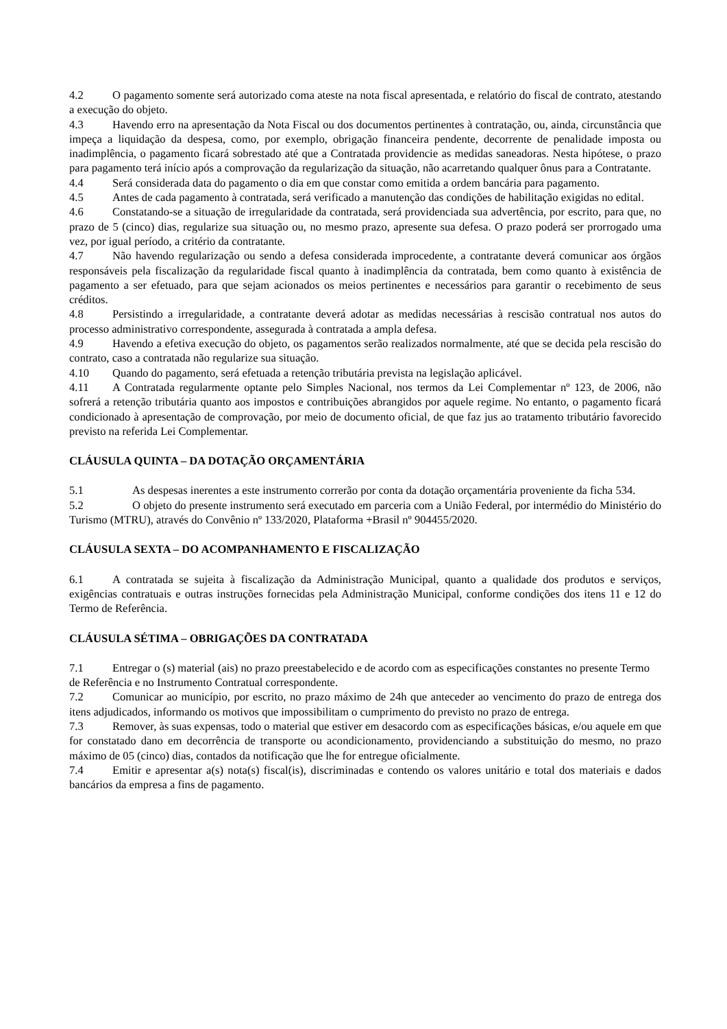4.2 O pagamento somente será autorizado coma ateste na nota fiscal apresentada, e relatório do fiscal de contrato, atestando a execução do objeto.
4.3 Havendo erro na apresentação da Nota Fiscal ou dos documentos pertinentes à contratação, ou, ainda, circunstância que impeça a liquidação da despesa, como, por exemplo, obrigação financeira pendente, decorrente de penalidade imposta ou inadimplência, o pagamento ficará sobrestado até que a Contratada providencie as medidas saneadoras. Nesta hipótese, o prazo para pagamento terá início após a comprovação da regularização da situação, não acarretando qualquer ônus para a Contratante.
4.4 Será considerada data do pagamento o dia em que constar como emitida a ordem bancária para pagamento.
4.5 Antes de cada pagamento à contratada, será verificado a manutenção das condições de habilitação exigidas no edital.
4.6 Constatando-se a situação de irregularidade da contratada, será providenciada sua advertência, por escrito, para que, no prazo de 5 (cinco) dias, regularize sua situação ou, no mesmo prazo, apresente sua defesa. O prazo poderá ser prorrogado uma vez, por igual período, a critério da contratante.
4.7 Não havendo regularização ou sendo a defesa considerada improcedente, a contratante deverá comunicar aos órgãos responsáveis pela fiscalização da regularidade fiscal quanto à inadimplência da contratada, bem como quanto à existência de pagamento a ser efetuado, para que sejam acionados os meios pertinentes e necessários para garantir o recebimento de seus créditos.
4.8 Persistindo a irregularidade, a contratante deverá adotar as medidas necessárias à rescisão contratual nos autos do processo administrativo correspondente, assegurada à contratada a ampla defesa.
4.9 Havendo a efetiva execução do objeto, os pagamentos serão realizados normalmente, até que se decida pela rescisão do contrato, caso a contratada não regularize sua situação.
4.10 Quando do pagamento, será efetuada a retenção tributária prevista na legislação aplicável.
4.11 A Contratada regularmente optante pelo Simples Nacional, nos termos da Lei Complementar nº 123, de 2006, não sofrerá a retenção tributária quanto aos impostos e contribuições abrangidos por aquele regime. No entanto, o pagamento ficará condicionado à apresentação de comprovação, por meio de documento oficial, de que faz jus ao tratamento tributário favorecido previsto na referida Lei Complementar.
CLÁUSULA QUINTA – DA DOTAÇÃO ORÇAMENTÁRIA
5.1 As despesas inerentes a este instrumento correrão por conta da dotação orçamentária proveniente da ficha 534.
5.2 O objeto do presente instrumento será executado em parceria com a União Federal, por intermédio do Ministério do Turismo (MTRU), através do Convênio nº 133/2020, Plataforma +Brasil nº 904455/2020.
CLÁUSULA SEXTA – DO ACOMPANHAMENTO E FISCALIZAÇÃO
6.1 A contratada se sujeita à fiscalização da Administração Municipal, quanto a qualidade dos produtos e serviços, exigências contratuais e outras instruções fornecidas pela Administração Municipal, conforme condições dos itens 11 e 12 do Termo de Referência.
CLÁUSULA SÉTIMA – OBRIGAÇÕES DA CONTRATADA
7.1 Entregar o (s) material (ais) no prazo preestabelecido e de acordo com as especificações constantes no presente Termo de Referência e no Instrumento Contratual correspondente.
7.2 Comunicar ao município, por escrito, no prazo máximo de 24h que anteceder ao vencimento do prazo de entrega dos itens adjudicados, informando os motivos que impossibilitam o cumprimento do previsto no prazo de entrega.
7.3 Remover, às suas expensas, todo o material que estiver em desacordo com as especificações básicas, e/ou aquele em que for constatado dano em decorrência de transporte ou acondicionamento, providenciando a substituição do mesmo, no prazo máximo de 05 (cinco) dias, contados da notificação que lhe for entregue oficialmente.
7.4 Emitir e apresentar a(s) nota(s) fiscal(is), discriminadas e contendo os valores unitário e total dos materiais e dados bancários da empresa a fins de pagamento.